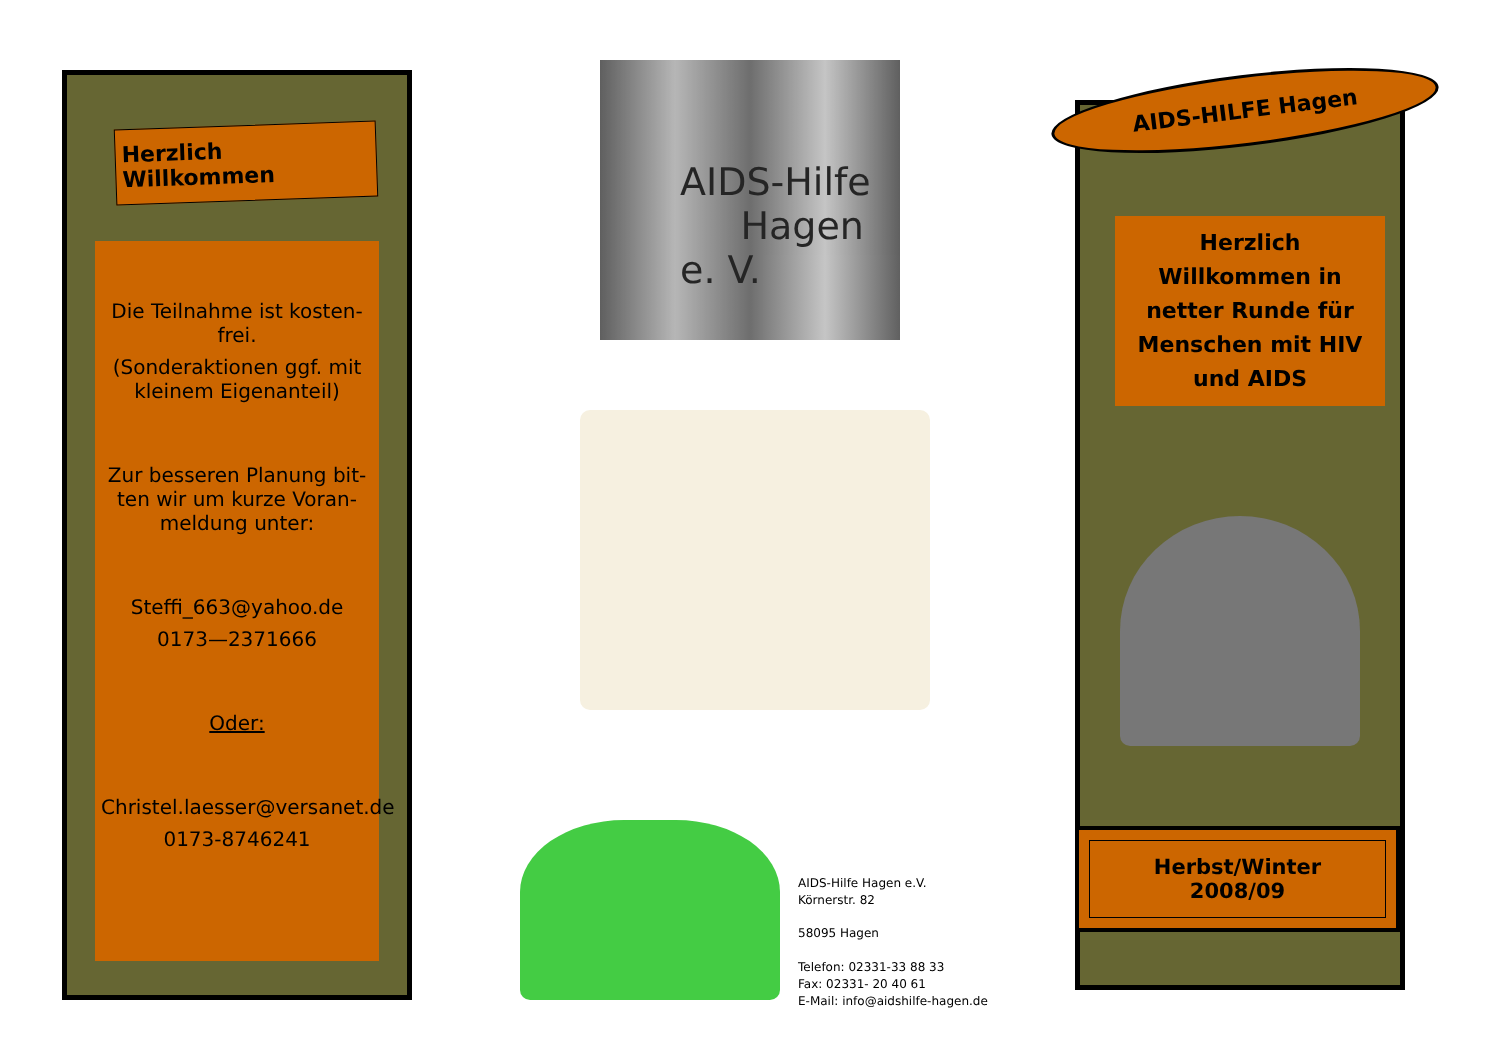Herzlich Willkommen
Die Teilnahme ist kosten-frei.
(Sonderaktionen ggf. mit kleinem Eigenanteil)
Zur besseren Planung bit-ten wir um kurze Voran-meldung unter:
Steffi_663@yahoo.de
0173—2371666
Oder:
Christel.laesser@versanet.de
0173-8746241
AIDS-Hilfe
Hagen e. V.
AIDS-Hilfe Hagen e.V.
Körnerstr. 82
58095 Hagen
Telefon: 02331-33 88 33
Fax: 02331- 20 40 61
E-Mail: info@aidshilfe-hagen.de
AIDS-HILFE Hagen
Herzlich Willkommen in netter Runde für Menschen mit HIV und AIDS
Herbst/Winter 2008/09